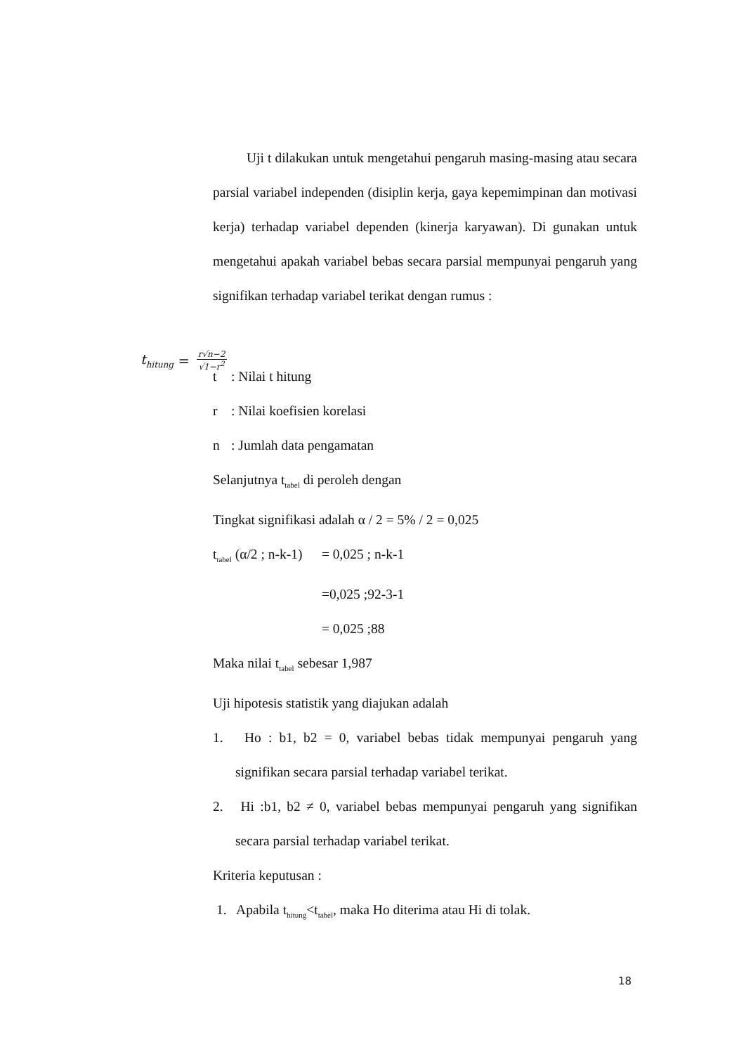Uji t dilakukan untuk mengetahui pengaruh masing-masing atau secara parsial variabel independen (disiplin kerja, gaya kepemimpinan dan motivasi kerja) terhadap variabel dependen (kinerja karyawan). Di gunakan untuk mengetahui apakah variabel bebas secara parsial mempunyai pengaruh yang signifikan terhadap variabel terikat dengan rumus :
t: Nilai t hitung
r: Nilai koefisien korelasi
n: Jumlah data pengamatan
Selanjutnya t<sub>tabel</sub> di peroleh dengan
Tingkat signifikasi adalah α / 2 = 5% / 2 = 0,025
t<sub>tabel</sub> (α/2 ; n-k-1) = 0,025 ; n-k-1
=0,025 ;92-3-1
= 0,025 ;88
Maka nilai t<sub>tabel</sub> sebesar 1,987
Uji hipotesis statistik yang diajukan adalah
1. Ho : b1, b2 = 0, variabel bebas tidak mempunyai pengaruh yang signifikan secara parsial terhadap variabel terikat.
2. Hi :b1, b2 ≠ 0, variabel bebas mempunyai pengaruh yang signifikan secara parsial terhadap variabel terikat.
Kriteria keputusan :
1. Apabila t<sub>hitung</sub><t<sub>tabel</sub>, maka Ho diterima atau Hi di tolak.
t<sub>hitung</sub> =
r√n−2
√1−r<sup>2</sup>
18